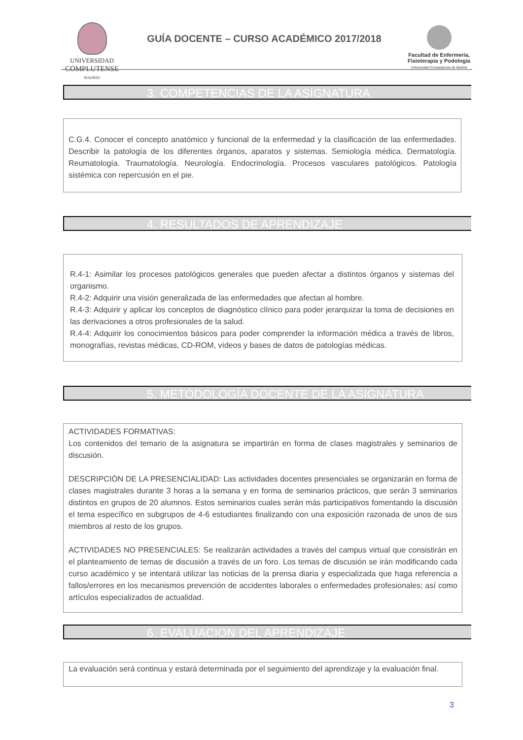UNIVERSIDAD
COMPLUTENSE
MADRID
GUÍA DOCENTE – CURSO ACADÉMICO 2017/2018
Facultad de Enfermería,
Fisioterapia y Podología
Universidad Complutense de Madrid
3. COMPETENCIAS DE LA ASIGNATURA
C.G.4. Conocer el concepto anatómico y funcional de la enfermedad y la clasificación de las enfermedades. Describir la patología de los diferentes órganos, aparatos y sistemas. Semiología médica. Dermatología. Reumatología. Traumatología. Neurología. Endocrinología. Procesos vasculares patológicos. Patología sistémica con repercusión en el pie.
4. RESULTADOS DE APRENDIZAJE
R.4-1: Asimilar los procesos patológicos generales que pueden afectar a distintos órganos y sistemas del organismo.
R.4-2: Adquirir una visión generalizada de las enfermedades que afectan al hombre.
R.4-3: Adquirir y aplicar los conceptos de diagnóstico clínico para poder jerarquizar la toma de decisiones en las derivaciones a otros profesionales de la salud.
R.4-4: Adquirir los conocimientos básicos para poder comprender la información médica a través de libros, monografías, revistas médicas, CD-ROM, vídeos y bases de datos de patologías médicas.
5. METODOLOGÍA DOCENTE DE LA ASIGNATURA
ACTIVIDADES FORMATIVAS:
Los contenidos del temario de la asignatura se impartirán en forma de clases magistrales y seminarios de discusión.
DESCRIPCIÓN DE LA PRESENCIALIDAD: Las actividades docentes presenciales se organizarán en forma de clases magistrales durante 3 horas a la semana y en forma de seminarios prácticos, que serán 3 seminarios distintos en grupos de 20 alumnos. Estos seminarios cuales serán más participativos fomentando la discusión el tema específico en subgrupos de 4-6 estudiantes finalizando con una exposición razonada de unos de sus miembros al resto de los grupos.
ACTIVIDADES NO PRESENCIALES: Se realizarán actividades a través del campus virtual que consistirán en el planteamiento de temas de discusión a través de un foro. Los temas de discusión se irán modificando cada curso académico y se intentará utilizar las noticias de la prensa diaria y especializada que haga referencia a fallos/errores en los mecanismos prevención de accidentes laborales o enfermedades profesionales; así como artículos especializados de actualidad.
6. EVALUACION DEL APRENDIZAJE
La evaluación será continua y estará determinada por el seguimiento del aprendizaje y la evaluación final.
3